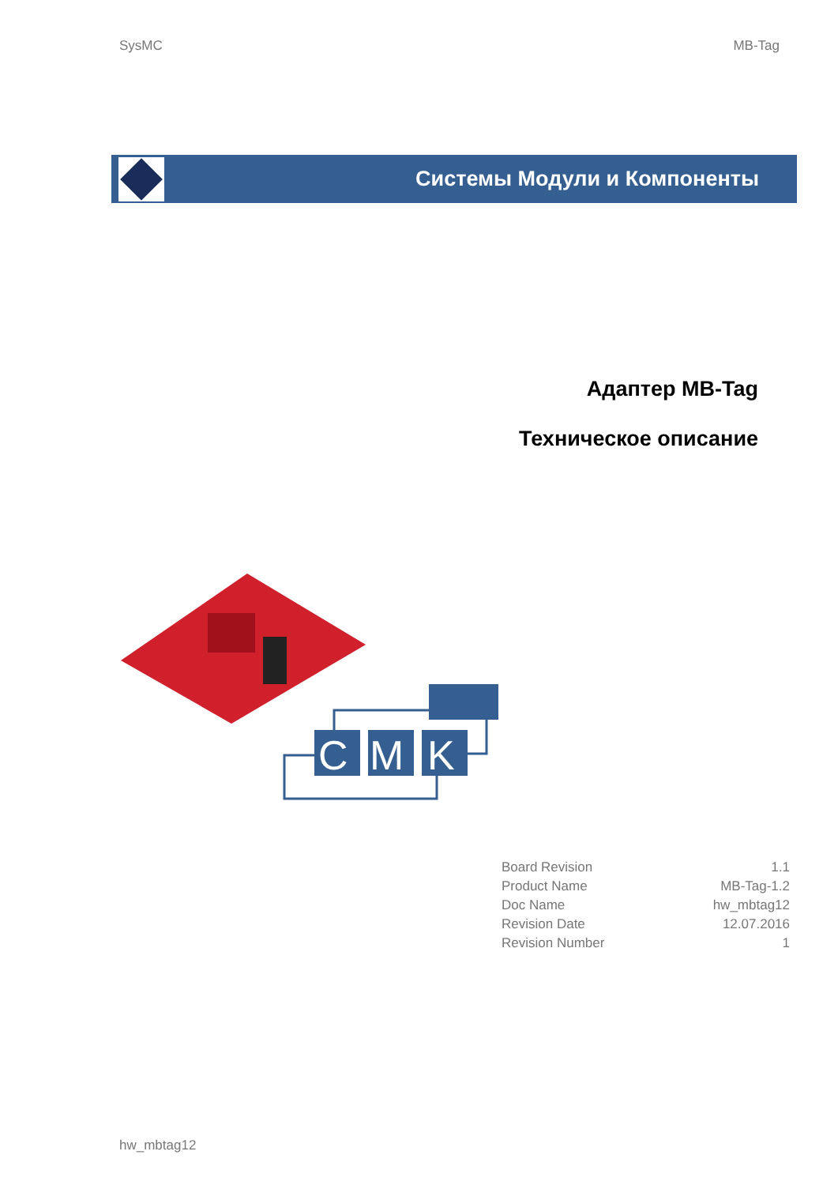SysMC MB-Tag
Системы Модули и Компоненты
Адаптер MB-Tag
Техническое описание
C
M
K
| Board Revision | 1.1 |
| Product Name | MB-Tag-1.2 |
| Doc Name | hw_mbtag12 |
| Revision Date | 12.07.2016 |
| Revision Number | 1 |
hw_mbtag12